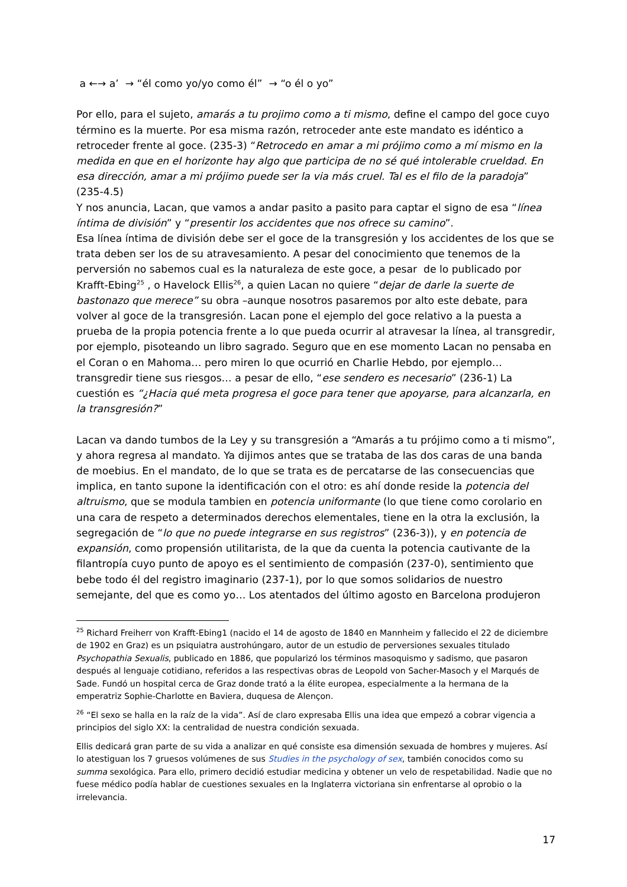a ←→ a’ → “él como yo/yo como él” → “o él o yo”
Por ello, para el sujeto, amarás a tu projimo como a ti mismo, define el campo del goce cuyo término es la muerte. Por esa misma razón, retroceder ante este mandato es idéntico a retroceder frente al goce. (235-3) “Retrocedo en amar a mi prójimo como a mí mismo en la medida en que en el horizonte hay algo que participa de no sé qué intolerable crueldad. En esa dirección, amar a mi prójimo puede ser la via más cruel. Tal es el filo de la paradoja” (235-4.5)
Y nos anuncia, Lacan, que vamos a andar pasito a pasito para captar el signo de esa “línea íntima de división” y “presentir los accidentes que nos ofrece su camino”.
Esa línea íntima de división debe ser el goce de la transgresión y los accidentes de los que se trata deben ser los de su atravesamiento. A pesar del conocimiento que tenemos de la perversión no sabemos cual es la naturaleza de este goce, a pesar de lo publicado por Krafft-Ebing<sup>25</sup> , o Havelock Ellis<sup>26</sup>, a quien Lacan no quiere “dejar de darle la suerte de bastonazo que merece” su obra –aunque nosotros pasaremos por alto este debate, para volver al goce de la transgresión. Lacan pone el ejemplo del goce relativo a la puesta a prueba de la propia potencia frente a lo que pueda ocurrir al atravesar la línea, al transgredir, por ejemplo, pisoteando un libro sagrado. Seguro que en ese momento Lacan no pensaba en el Coran o en Mahoma… pero miren lo que ocurrió en Charlie Hebdo, por ejemplo… transgredir tiene sus riesgos… a pesar de ello, “ese sendero es necesario” (236-1) La cuestión es “¿Hacia qué meta progresa el goce para tener que apoyarse, para alcanzarla, en la transgresión?”
Lacan va dando tumbos de la Ley y su transgresión a “Amarás a tu prójimo como a ti mismo”, y ahora regresa al mandato. Ya dijimos antes que se trataba de las dos caras de una banda de moebius. En el mandato, de lo que se trata es de percatarse de las consecuencias que implica, en tanto supone la identificación con el otro: es ahí donde reside la potencia del altruismo, que se modula tambien en potencia uniformante (lo que tiene como corolario en una cara de respeto a determinados derechos elementales, tiene en la otra la exclusión, la segregación de “lo que no puede integrarse en sus registros” (236-3)), y en potencia de expansión, como propensión utilitarista, de la que da cuenta la potencia cautivante de la filantropía cuyo punto de apoyo es el sentimiento de compasión (237-0), sentimiento que bebe todo él del registro imaginario (237-1), por lo que somos solidarios de nuestro semejante, del que es como yo… Los atentados del último agosto en Barcelona produjeron
<sup>25</sup> Richard Freiherr von Krafft-Ebing1 (nacido el 14 de agosto de 1840 en Mannheim y fallecido el 22 de diciembre de 1902 en Graz) es un psiquiatra austrohúngaro, autor de un estudio de perversiones sexuales titulado Psychopathia Sexualis, publicado en 1886, que popularizó los términos masoquismo y sadismo, que pasaron después al lenguaje cotidiano, referidos a las respectivas obras de Leopold von Sacher-Masoch y el Marqués de Sade. Fundó un hospital cerca de Graz donde trató a la élite europea, especialmente a la hermana de la emperatriz Sophie-Charlotte en Baviera, duquesa de Alençon.
<sup>26</sup> “El sexo se halla en la raíz de la vida”. Así de claro expresaba Ellis una idea que empezó a cobrar vigencia a principios del siglo XX: la centralidad de nuestra condición sexuada.
Ellis dedicará gran parte de su vida a analizar en qué consiste esa dimensión sexuada de hombres y mujeres. Así lo atestiguan los 7 gruesos volúmenes de sus Studies in the psychology of sex, también conocidos como su summa sexológica. Para ello, primero decidió estudiar medicina y obtener un velo de respetabilidad. Nadie que no fuese médico podía hablar de cuestiones sexuales en la Inglaterra victoriana sin enfrentarse al oprobio o la irrelevancia.
17